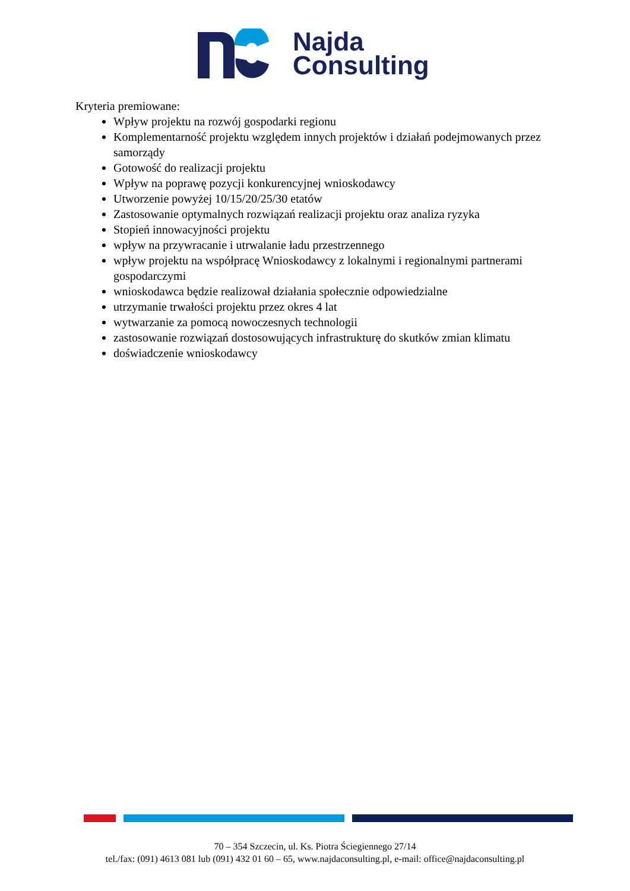Najda
Consulting
Kryteria premiowane:
Wpływ projektu na rozwój gospodarki regionu
Komplementarność projektu względem innych projektów i działań podejmowanych przez samorządy
Gotowość do realizacji projektu
Wpływ na poprawę pozycji konkurencyjnej wnioskodawcy
Utworzenie powyżej 10/15/20/25/30 etatów
Zastosowanie optymalnych rozwiązań realizacji projektu oraz analiza ryzyka
Stopień innowacyjności projektu
wpływ na przywracanie i utrwalanie ładu przestrzennego
wpływ projektu na współpracę Wnioskodawcy z lokalnymi i regionalnymi partnerami gospodarczymi
wnioskodawca będzie realizował działania społecznie odpowiedzialne
utrzymanie trwałości projektu przez okres 4 lat
wytwarzanie za pomocą nowoczesnych technologii
zastosowanie rozwiązań dostosowujących infrastrukturę do skutków zmian klimatu
doświadczenie wnioskodawcy
70 – 354 Szczecin, ul. Ks. Piotra Ściegiennego 27/14
tel./fax: (091) 4613 081 lub (091) 432 01 60 – 65, www.najdaconsulting.pl, e-mail: office@najdaconsulting.pl